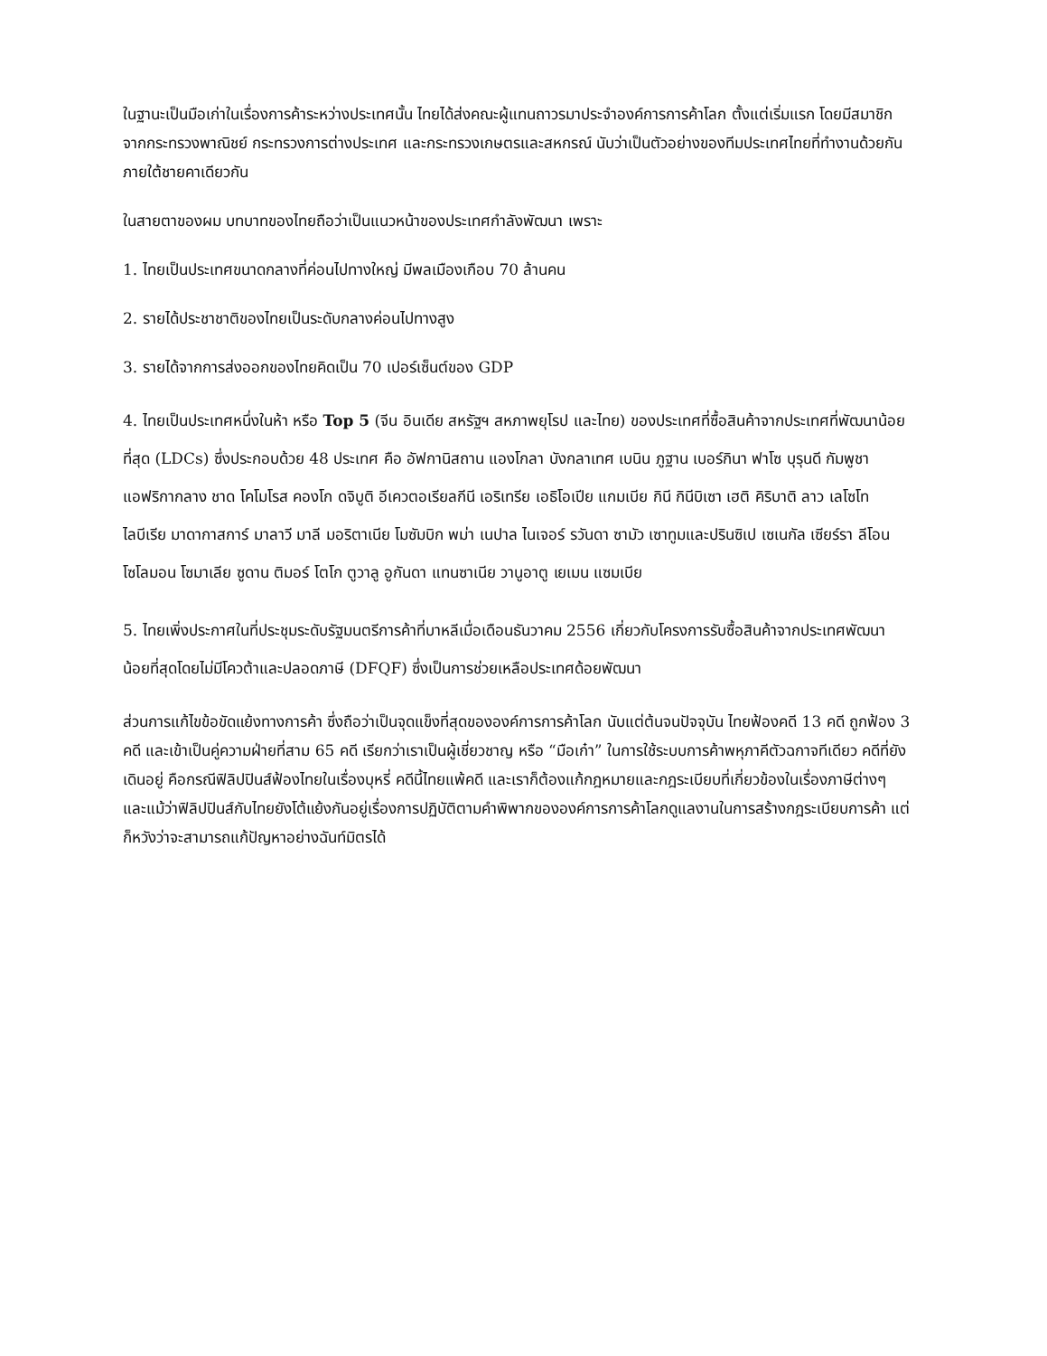ในฐานะเป็นมือเก่าในเรื่องการค้าระหว่างประเทศนั้น ไทยได้ส่งคณะผู้แทนถาวรมาประจำองค์การการค้าโลก ตั้งแต่เริ่มแรก โดยมีสมาชิกจากกระทรวงพาณิชย์ กระทรวงการต่างประเทศ และกระทรวงเกษตรและสหกรณ์ นับว่าเป็นตัวอย่างของทีมประเทศไทยที่ทำงานด้วยกันภายใต้ชายคาเดียวกัน
ในสายตาของผม บทบาทของไทยถือว่าเป็นแนวหน้าของประเทศกำลังพัฒนา เพราะ
1. ไทยเป็นประเทศขนาดกลางที่ค่อนไปทางใหญ่ มีพลเมืองเกือบ 70 ล้านคน
2. รายได้ประชาชาติของไทยเป็นระดับกลางค่อนไปทางสูง
3. รายได้จากการส่งออกของไทยคิดเป็น 70 เปอร์เซ็นต์ของ GDP
4. ไทยเป็นประเทศหนึ่งในห้า หรือ Top 5 (จีน อินเดีย สหรัฐฯ สหภาพยุโรป และไทย) ของประเทศที่ซื้อสินค้าจากประเทศที่พัฒนาน้อยที่สุด (LDCs) ซึ่งประกอบด้วย 48 ประเทศ คือ อัฟกานิสถาน แองโกลา บังกลาเทศ เบนิน ภูฐาน เบอร์กินา ฟาโซ บุรุนดี กัมพูชา แอฟริกากลาง ชาด โคโมโรส คองโก ดจิบูติ อีเควตอเรียลกีนี เอริเทรีย เอธิโอเปีย แกมเบีย กินี กินีบิเซา เฮติ คิริบาติ ลาว เลโซโท ไลบีเรีย มาดากาสการ์ มาลาวี มาลี มอริตาเนีย โมซัมบิก พม่า เนปาล ไนเจอร์ รวันดา ซามัว เซาทูมและปรินซิเป เซเนกัล เซียร์รา ลีโอน โซโลมอน โซมาเลีย ซูดาน ติมอร์ โตโก ตูวาลู อูกันดา แทนซาเนีย วานูอาตู เยเมน แซมเบีย
5. ไทยเพิ่งประกาศในที่ประชุมระดับรัฐมนตรีการค้าที่บาหลีเมื่อเดือนธันวาคม 2556 เกี่ยวกับโครงการรับซื้อสินค้าจากประเทศพัฒนาน้อยที่สุดโดยไม่มีโควต้าและปลอดภาษี (DFQF) ซึ่งเป็นการช่วยเหลือประเทศด้อยพัฒนา
ส่วนการแก้ไขข้อขัดแย้งทางการค้า ซึ่งถือว่าเป็นจุดแข็งที่สุดขององค์การการค้าโลก นับแต่ต้นจนปัจจุบัน ไทยฟ้องคดี 13 คดี ถูกฟ้อง 3 คดี และเข้าเป็นคู่ความฝ่ายที่สาม 65 คดี เรียกว่าเราเป็นผู้เชี่ยวชาญ หรือ “มือเก๋า” ในการใช้ระบบการค้าพหุภาคีตัวฉกาจทีเดียว คดีที่ยังเดินอยู่ คือกรณีฟิลิปปินส์ฟ้องไทยในเรื่องบุหรี่ คดีนี้ไทยแพ้คดี และเราก็ต้องแก้กฎหมายและกฎระเบียบที่เกี่ยวข้องในเรื่องภาษีต่างๆ และแม้ว่าฟิลิปปินส์กับไทยยังโต้แย้งกันอยู่เรื่องการปฏิบัติตามคำพิพากขององค์การการค้าโลกดูแลงานในการสร้างกฎระเบียบการค้า แต่ก็หวังว่าจะสามารถแก้ปัญหาอย่างฉันท์มิตรได้